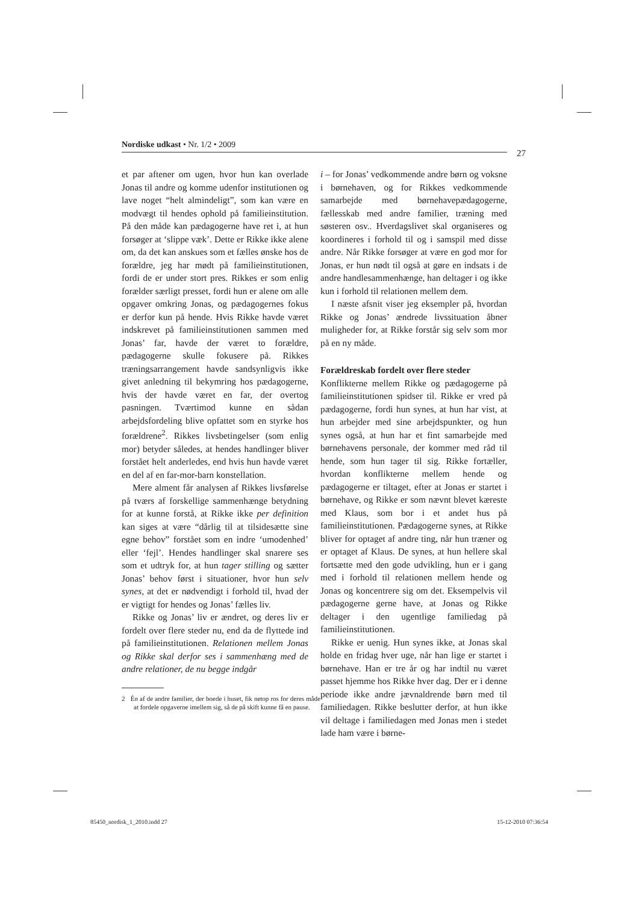Nordiske udkast • Nr. 1/2 • 2009
27
et par aftener om ugen, hvor hun kan overlade Jonas til andre og komme udenfor institutionen og lave noget “helt almindeligt”, som kan være en modvægt til hendes ophold på familieinstitution. På den måde kan pædagogerne have ret i, at hun forsøger at ‘slippe væk’. Dette er Rikke ikke alene om, da det kan anskues som et fælles ønske hos de forældre, jeg har mødt på familieinstitutionen, fordi de er under stort pres. Rikkes er som enlig forælder særligt presset, fordi hun er alene om alle opgaver omkring Jonas, og pædagogernes fokus er derfor kun på hende. Hvis Rikke havde været indskrevet på familieinstitutionen sammen med Jonas’ far, havde der været to forældre, pædagogerne skulle fokusere på. Rikkes træningsarrangement havde sandsynligvis ikke givet anledning til bekymring hos pædagogerne, hvis der havde været en far, der overtog pasningen. Tværtimod kunne en sådan arbejdsfordeling blive opfattet som en styrke hos forældrene<sup>2</sup>. Rikkes livsbetingelser (som enlig mor) betyder således, at hendes handlinger bliver forstået helt anderledes, end hvis hun havde været en del af en far-mor-barn konstellation.
Mere alment får analysen af Rikkes livsførelse på tværs af forskellige sammenhænge betydning for at kunne forstå, at Rikke ikke per definition kan siges at være “dårlig til at tilsidesætte sine egne behov” forstået som en indre ‘umodenhed’ eller ‘fejl’. Hendes handlinger skal snarere ses som et udtryk for, at hun tager stilling og sætter Jonas’ behov først i situationer, hvor hun selv synes, at det er nødvendigt i forhold til, hvad der er vigtigt for hendes og Jonas’ fælles liv.
Rikke og Jonas’ liv er ændret, og deres liv er fordelt over flere steder nu, end da de flyttede ind på familieinstitutionen. Relationen mellem Jonas og Rikke skal derfor ses i sammenhæng med de andre relationer, de nu begge indgår
2 Én af de andre familier, der boede i huset, fik netop ros for deres måde at fordele opgaverne imellem sig, så de på skift kunne få en pause.
i – for Jonas’ vedkommende andre børn og voksne i børnehaven, og for Rikkes vedkommende samarbejde med børnehavepædagogerne, fællesskab med andre familier, træning med søsteren osv.. Hverdagslivet skal organiseres og koordineres i forhold til og i samspil med disse andre. Når Rikke forsøger at være en god mor for Jonas, er hun nødt til også at gøre en indsats i de andre handlesammenhænge, han deltager i og ikke kun i forhold til relationen mellem dem.
I næste afsnit viser jeg eksempler på, hvordan Rikke og Jonas’ ændrede livssituation åbner muligheder for, at Rikke forstår sig selv som mor på en ny måde.
Forældreskab fordelt over flere steder
Konflikterne mellem Rikke og pædagogerne på familieinstitutionen spidser til. Rikke er vred på pædagogerne, fordi hun synes, at hun har vist, at hun arbejder med sine arbejdspunkter, og hun synes også, at hun har et fint samarbejde med børnehavens personale, der kommer med råd til hende, som hun tager til sig. Rikke fortæller, hvordan konflikterne mellem hende og pædagogerne er tiltaget, efter at Jonas er startet i børnehave, og Rikke er som nævnt blevet kæreste med Klaus, som bor i et andet hus på familieinstitutionen. Pædagogerne synes, at Rikke bliver for optaget af andre ting, når hun træner og er optaget af Klaus. De synes, at hun hellere skal fortsætte med den gode udvikling, hun er i gang med i forhold til relationen mellem hende og Jonas og koncentrere sig om det. Eksempelvis vil pædagogerne gerne have, at Jonas og Rikke deltager i den ugentlige familiedag på familieinstitutionen.
Rikke er uenig. Hun synes ikke, at Jonas skal holde en fridag hver uge, når han lige er startet i børnehave. Han er tre år og har indtil nu været passet hjemme hos Rikke hver dag. Der er i denne periode ikke andre jævnaldrende børn med til familiedagen. Rikke beslutter derfor, at hun ikke vil deltage i familiedagen med Jonas men i stedet lade ham være i børne-
85450_nordisk_1_2010.indd 27 15-12-2010 07:36:54